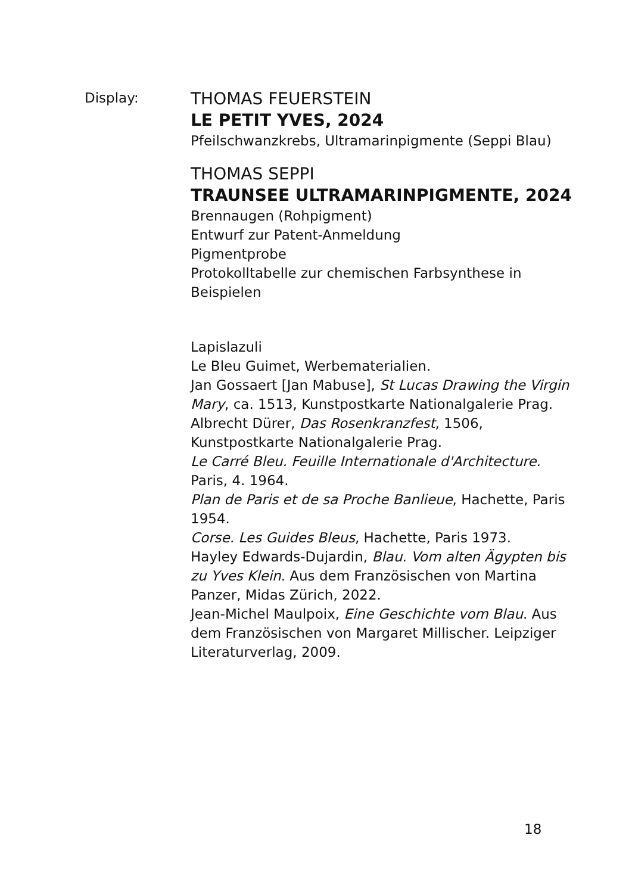Display:
THOMAS FEUERSTEIN
LE PETIT YVES, 2024
Pfeilschwanzkrebs, Ultramarinpigmente (Seppi Blau)
THOMAS SEPPI
TRAUNSEE ULTRAMARINPIGMENTE, 2024
Brennaugen (Rohpigment)
Entwurf zur Patent-Anmeldung
Pigmentprobe
Protokolltabelle zur chemischen Farbsynthese in Beispielen
Lapislazuli
Le Bleu Guimet, Werbematerialien.
Jan Gossaert [Jan Mabuse], St Lucas Drawing the Virgin Mary, ca. 1513, Kunstpostkarte Nationalgalerie Prag.
Albrecht Dürer, Das Rosenkranzfest, 1506, Kunstpostkarte Nationalgalerie Prag.
Le Carré Bleu. Feuille Internationale d'Architecture. Paris, 4. 1964.
Plan de Paris et de sa Proche Banlieue, Hachette, Paris 1954.
Corse. Les Guides Bleus, Hachette, Paris 1973.
Hayley Edwards-Dujardin, Blau. Vom alten Ägypten bis zu Yves Klein. Aus dem Französischen von Martina Panzer, Midas Zürich, 2022.
Jean-Michel Maulpoix, Eine Geschichte vom Blau. Aus dem Französischen von Margaret Millischer. Leipziger Literaturverlag, 2009.
18